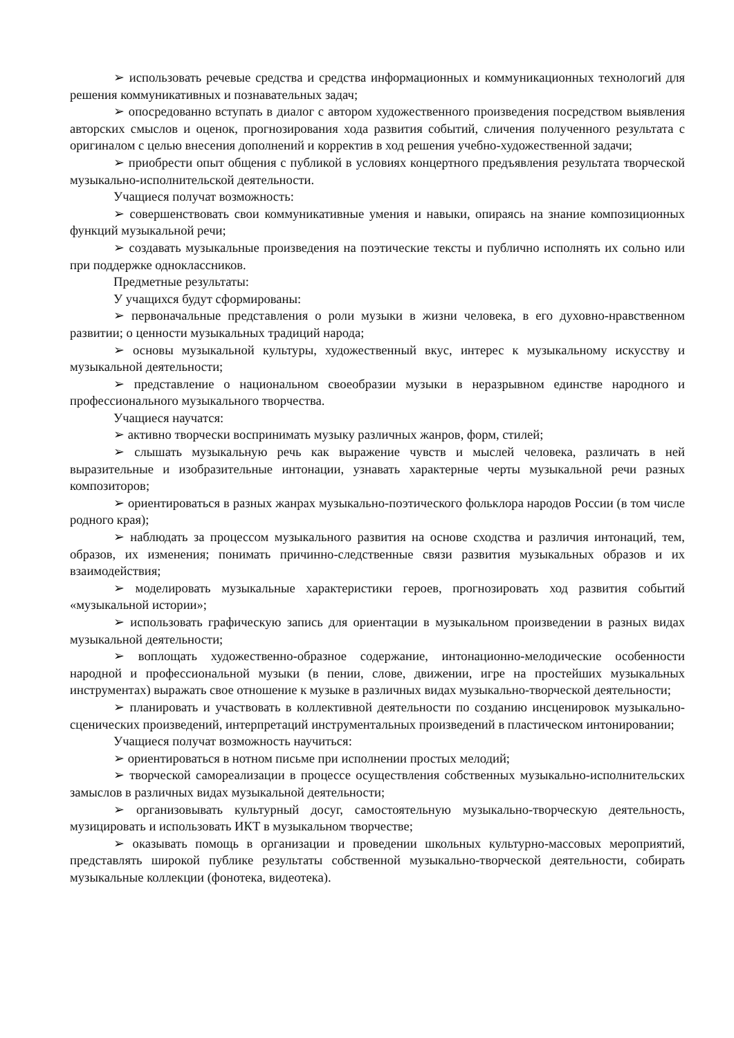➢ использовать речевые средства и средства информационных и коммуникационных технологий для решения коммуникативных и познавательных задач;
➢ опосредованно вступать в диалог с автором художественного произведения посредством выявления авторских смыслов и оценок, прогнозирования хода развития событий, сличения полученного результата с оригиналом с целью внесения дополнений и корректив в ход решения учебно-художественной задачи;
➢ приобрести опыт общения с публикой в условиях концертного предъявления результата творческой музыкально-исполнительской деятельности.
Учащиеся получат возможность:
➢ совершенствовать свои коммуникативные умения и навыки, опираясь на знание композиционных функций музыкальной речи;
➢ создавать музыкальные произведения на поэтические тексты и публично исполнять их сольно или при поддержке одноклассников.
Предметные результаты:
У учащихся будут сформированы:
➢ первоначальные представления о роли музыки в жизни человека, в его духовно-нравственном развитии; о ценности музыкальных традиций народа;
➢ основы музыкальной культуры, художественный вкус, интерес к музыкальному искусству и музыкальной деятельности;
➢ представление о национальном своеобразии музыки в неразрывном единстве народного и профессионального музыкального творчества.
Учащиеся научатся:
➢ активно творчески воспринимать музыку различных жанров, форм, стилей;
➢ слышать музыкальную речь как выражение чувств и мыслей человека, различать в ней выразительные и изобразительные интонации, узнавать характерные черты музыкальной речи разных композиторов;
➢ ориентироваться в разных жанрах музыкально-поэтического фольклора народов России (в том числе родного края);
➢ наблюдать за процессом музыкального развития на основе сходства и различия интонаций, тем, образов, их изменения; понимать причинно-следственные связи развития музыкальных образов и их взаимодействия;
➢ моделировать музыкальные характеристики героев, прогнозировать ход развития событий «музыкальной истории»;
➢ использовать графическую запись для ориентации в музыкальном произведении в разных видах музыкальной деятельности;
➢ воплощать художественно-образное содержание, интонационно-мелодические особенности народной и профессиональной музыки (в пении, слове, движении, игре на простейших музыкальных инструментах) выражать свое отношение к музыке в различных видах музыкально-творческой деятельности;
➢ планировать и участвовать в коллективной деятельности по созданию инсценировок музыкально-сценических произведений, интерпретаций инструментальных произведений в пластическом интонировании;
Учащиеся получат возможность научиться:
➢ ориентироваться в нотном письме при исполнении простых мелодий;
➢ творческой самореализации в процессе осуществления собственных музыкально-исполнительских замыслов в различных видах музыкальной деятельности;
➢ организовывать культурный досуг, самостоятельную музыкально-творческую деятельность, музицировать и использовать ИКТ в музыкальном творчестве;
➢ оказывать помощь в организации и проведении школьных культурно-массовых мероприятий, представлять широкой публике результаты собственной музыкально-творческой деятельности, собирать музыкальные коллекции (фонотека, видеотека).